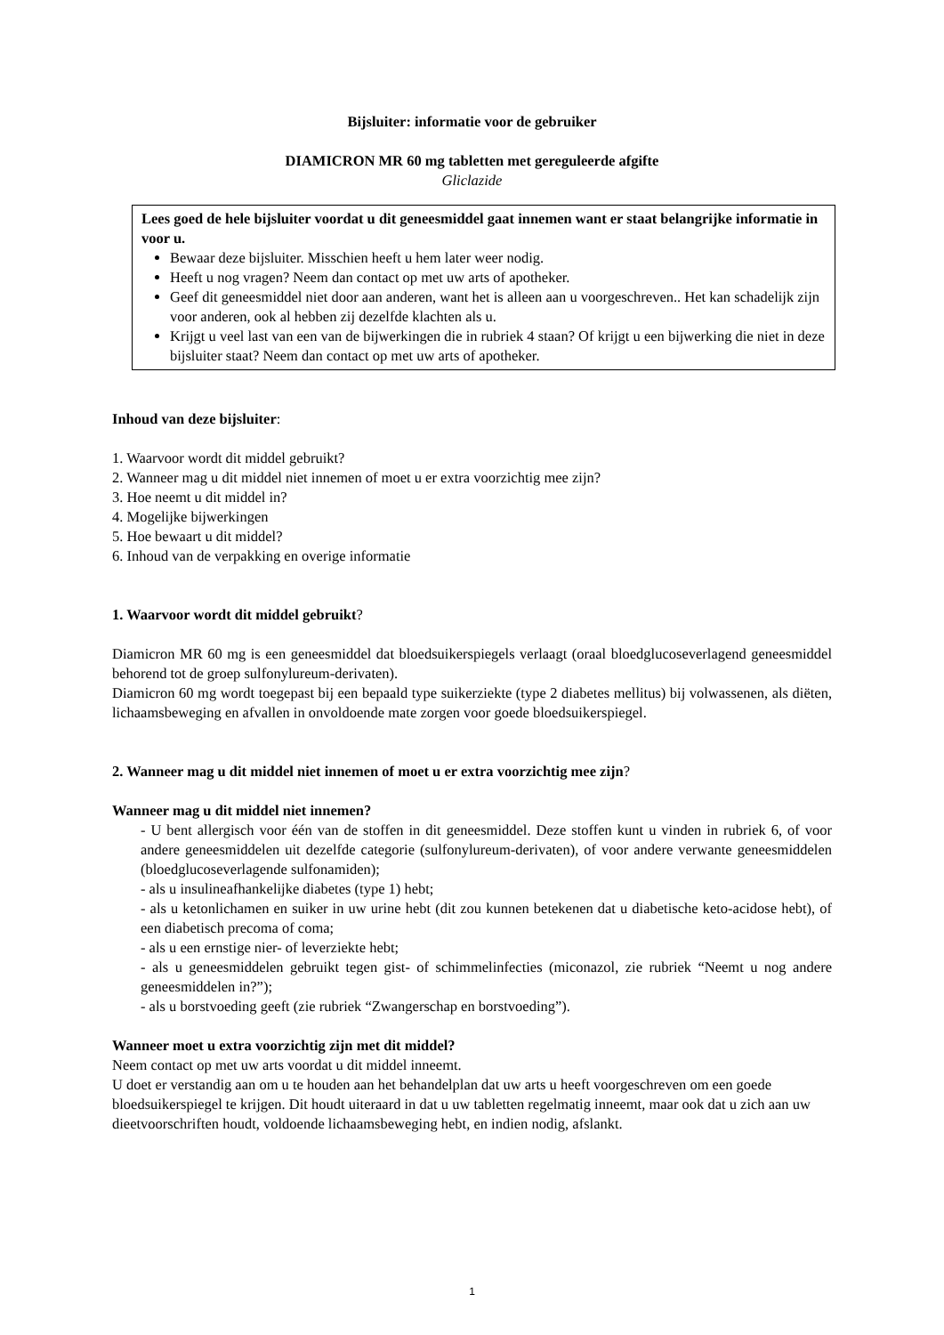Bijsluiter: informatie voor de gebruiker
DIAMICRON MR 60 mg tabletten met gereguleerde afgifte
Gliclazide
Lees goed de hele bijsluiter voordat u dit geneesmiddel gaat innemen want er staat belangrijke informatie in voor u.
Bewaar deze bijsluiter. Misschien heeft u hem later weer nodig.
Heeft u nog vragen? Neem dan contact op met uw arts of apotheker.
Geef dit geneesmiddel niet door aan anderen, want het is alleen aan u voorgeschreven.. Het kan schadelijk zijn voor anderen, ook al hebben zij dezelfde klachten als u.
Krijgt u veel last van een van de bijwerkingen die in rubriek 4 staan? Of krijgt u een bijwerking die niet in deze bijsluiter staat? Neem dan contact op met uw arts of apotheker.
Inhoud van deze bijsluiter:
1. Waarvoor wordt dit middel gebruikt?
2. Wanneer mag u dit middel niet innemen of moet u er extra voorzichtig mee zijn?
3. Hoe neemt u dit middel in?
4. Mogelijke bijwerkingen
5. Hoe bewaart u dit middel?
6. Inhoud van de verpakking en overige informatie
1. Waarvoor wordt dit middel gebruikt?
Diamicron MR 60 mg is een geneesmiddel dat bloedsuikerspiegels verlaagt (oraal bloedglucoseverlagend geneesmiddel behorend tot de groep sulfonylureum-derivaten).
Diamicron 60 mg wordt toegepast bij een bepaald type suikerziekte (type 2 diabetes mellitus) bij volwassenen, als diëten, lichaamsbeweging en afvallen in onvoldoende mate zorgen voor goede bloedsuikerspiegel.
2. Wanneer mag u dit middel niet innemen of moet u er extra voorzichtig mee zijn?
Wanneer mag u dit middel niet innemen?
- U bent allergisch voor één van de stoffen in dit geneesmiddel. Deze stoffen kunt u vinden in rubriek 6, of voor andere geneesmiddelen uit dezelfde categorie (sulfonylureum-derivaten), of voor andere verwante geneesmiddelen (bloedglucoseverlagende sulfonamiden);
- als u insulineafhankelijke diabetes (type 1) hebt;
- als u ketonlichamen en suiker in uw urine hebt (dit zou kunnen betekenen dat u diabetische keto-acidose hebt), of een diabetisch precoma of coma;
- als u een ernstige nier- of leverziekte hebt;
- als u geneesmiddelen gebruikt tegen gist- of schimmelinfecties (miconazol, zie rubriek “Neemt u nog andere geneesmiddelen in?”);
- als u borstvoeding geeft (zie rubriek “Zwangerschap en borstvoeding”).
Wanneer moet u extra voorzichtig zijn met dit middel?
Neem contact op met uw arts voordat u dit middel inneemt.
U doet er verstandig aan om u te houden aan het behandelplan dat uw arts u heeft voorgeschreven om een goede bloedsuikerspiegel te krijgen. Dit houdt uiteraard in dat u uw tabletten regelmatig inneemt, maar ook dat u zich aan uw dieetvoorschriften houdt, voldoende lichaamsbeweging hebt, en indien nodig, afslankt.
1